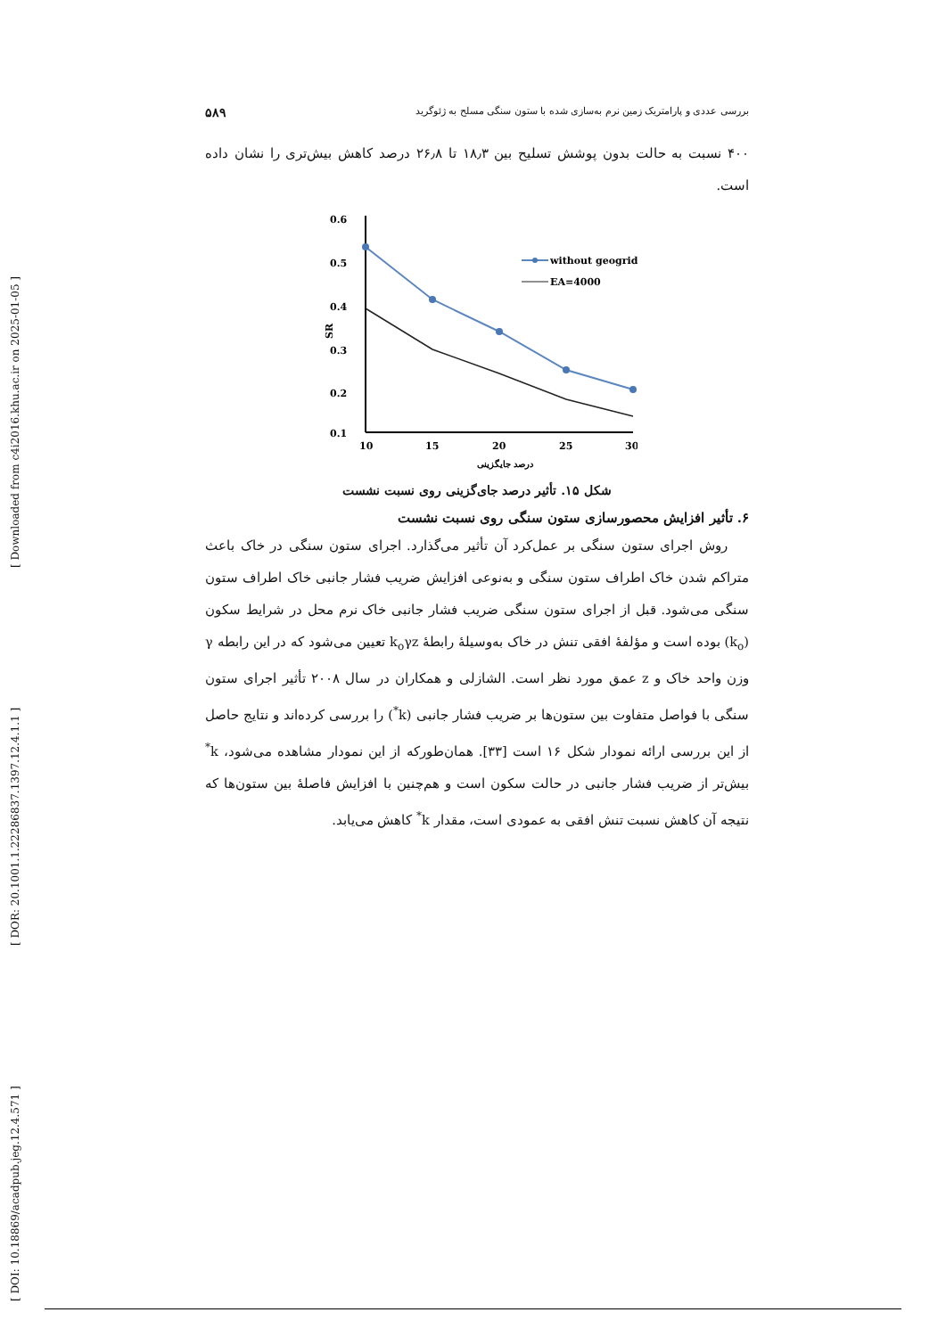[ DOI: 10.18869/acadpub.jeg.12.4.571 ] [ DOR: 20.1001.1.22286837.1397.12.4.1.1 ] [ Downloaded from c4i2016.khu.ac.ir on 2025-01-05 ]
بررسی عددی و پارامتریک زمین نرم به‌سازی شده با ستون سنگی مسلح به ژئوگرید ۵۸۹
۴۰۰ نسبت به حالت بدون پوشش تسلیح بین ۱۸٫۳ تا ۲۶٫۸ درصد کاهش بیش‌تری را نشان داده است.
0.6
0.5
0.4
0.3
0.2
0.1
SR
10
15
20
25
30
درصد جایگزینی
without geogrid
EA=4000
شکل ۱۵. تأثیر درصد جای‌گزینی روی نسبت نشست
۶. تأثیر افزایش محصورسازی ستون سنگی روی نسبت نشست
روش اجرای ستون سنگی بر عمل‌کرد آن تأثیر می‌گذارد. اجرای ستون سنگی در خاک باعث متراکم شدن خاک اطراف ستون سنگی و به‌نوعی افزایش ضریب فشار جانبی خاک اطراف ستون سنگی می‌شود. قبل از اجرای ستون سنگی ضریب فشار جانبی خاک نرم محل در شرایط سکون (k<sub>o</sub>) بوده است و مؤلفهٔ افقی تنش در خاک به‌وسیلهٔ رابطهٔ k<sub>o</sub>γz تعیین می‌شود که در این رابطه γ وزن واحد خاک و z عمق مورد نظر است. الشازلی و همکاران در سال ۲۰۰۸ تأثیر اجرای ستون سنگی با فواصل متفاوت بین ستون‌ها بر ضریب فشار جانبی (k<sup>*</sup>) را بررسی کرده‌اند و نتایج حاصل از این بررسی ارائه نمودار شکل ۱۶ است [۳۳]. همان‌طورکه از این نمودار مشاهده می‌شود، k<sup>*</sup> بیش‌تر از ضریب فشار جانبی در حالت سکون است و هم‌چنین با افزایش فاصلهٔ بین ستون‌ها که نتیجه آن کاهش نسبت تنش افقی به عمودی است، مقدار k<sup>*</sup> کاهش می‌یابد.